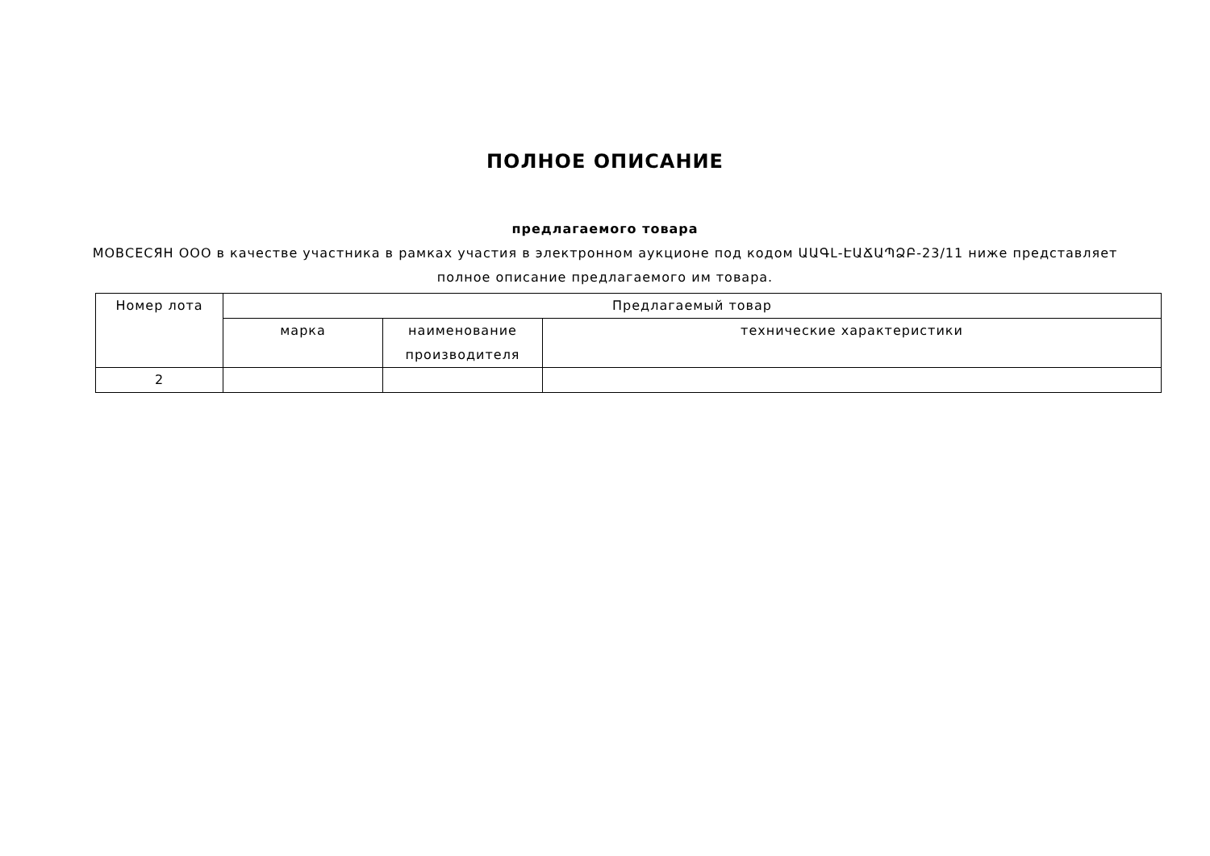ПОЛНОЕ ОПИСАНИЕ
предлагаемого товара
МОВСЕСЯН ООО в качестве участника в рамках участия в электронном аукционе под кодом ԱԱԳԼ-ԷԱՃԱՊՁԲ-23/11 ниже представляет полное описание предлагаемого им товара.
| Номер лота | Предлагаемый товар | | |
| | марка | наименование производителя | технические характеристики |
| 2 | | | |